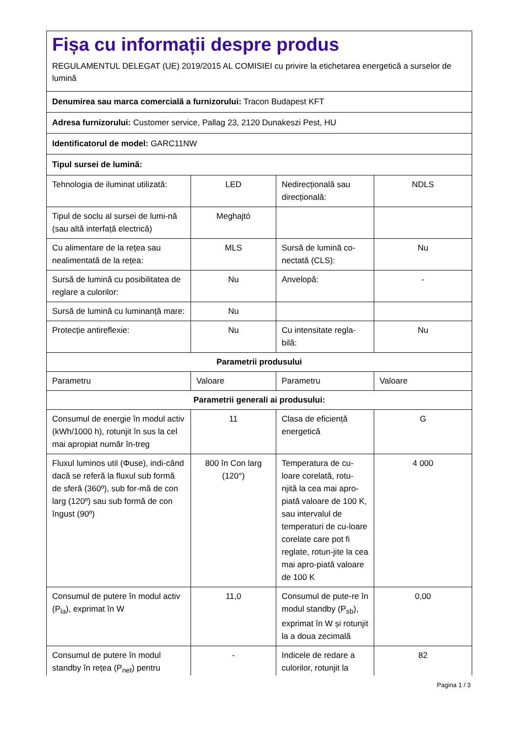Fișa cu informații despre produs
REGULAMENTUL DELEGAT (UE) 2019/2015 AL COMISIEI cu privire la etichetarea energetică a surselor de lumină
| Denumirea sau marca comercială a furnizorului: Tracon Budapest KFT | | | |
| Adresa furnizorului: Customer service, Pallag 23, 2120 Dunakeszi Pest, HU | | | |
| Identificatorul de model: GARC11NW | | | |
| Tipul sursei de lumină: | | | |
| Tehnologia de iluminat utilizată: | LED | Nedirecțională sau direcțională: | NDLS |
| Tipul de soclu al sursei de lumi-nă (sau altă interfață electrică) | Meghajtó | | |
| Cu alimentare de la rețea sau nealimentată de la rețea: | MLS | Sursă de lumină co-nectată (CLS): | Nu |
| Sursă de lumină cu posibilitatea de reglare a culorilor: | Nu | Anvelopă: | - |
| Sursă de lumină cu luminanță mare: | Nu | | |
| Protecție antireflexie: | Nu | Cu intensitate regla-bilă: | Nu |
| Parametrii produsului | | | |
| Parametru | Valoare | Parametru | Valoare |
| Parametrii generali ai produsului: | | | |
| Consumul de energie în modul activ (kWh/1000 h), rotunjit în sus la cel mai apropiat număr în-treg | 11 | Clasa de eficiență energetică | G |
| Fluxul luminos util (Φuse), indi-când dacă se referă la fluxul sub formă de sferă (360º), sub for-mă de con larg (120º) sau sub formă de con îngust (90º) | 800 în Con larg (120°) | Temperatura de cu-loare corelată, rotu-njită la cea mai apro-piată valoare de 100 K, sau intervalul de temperaturi de cu-loare corelate care pot fi reglate, rotun-jite la cea mai apro-piată valoare de 100 K | 4 000 |
| Consumul de putere în modul activ (P<sub>la</sub>), exprimat în W | 11,0 | Consumul de pute-re în modul standby (P<sub>sb</sub>), exprimat în W și rotunjit la a doua zecimală | 0,00 |
| Consumul de putere în modul standby în rețea (P<sub>net</sub>) pentru | - | Indicele de redare a culorilor, rotunjit la | 82 |
Pagina 1 / 3